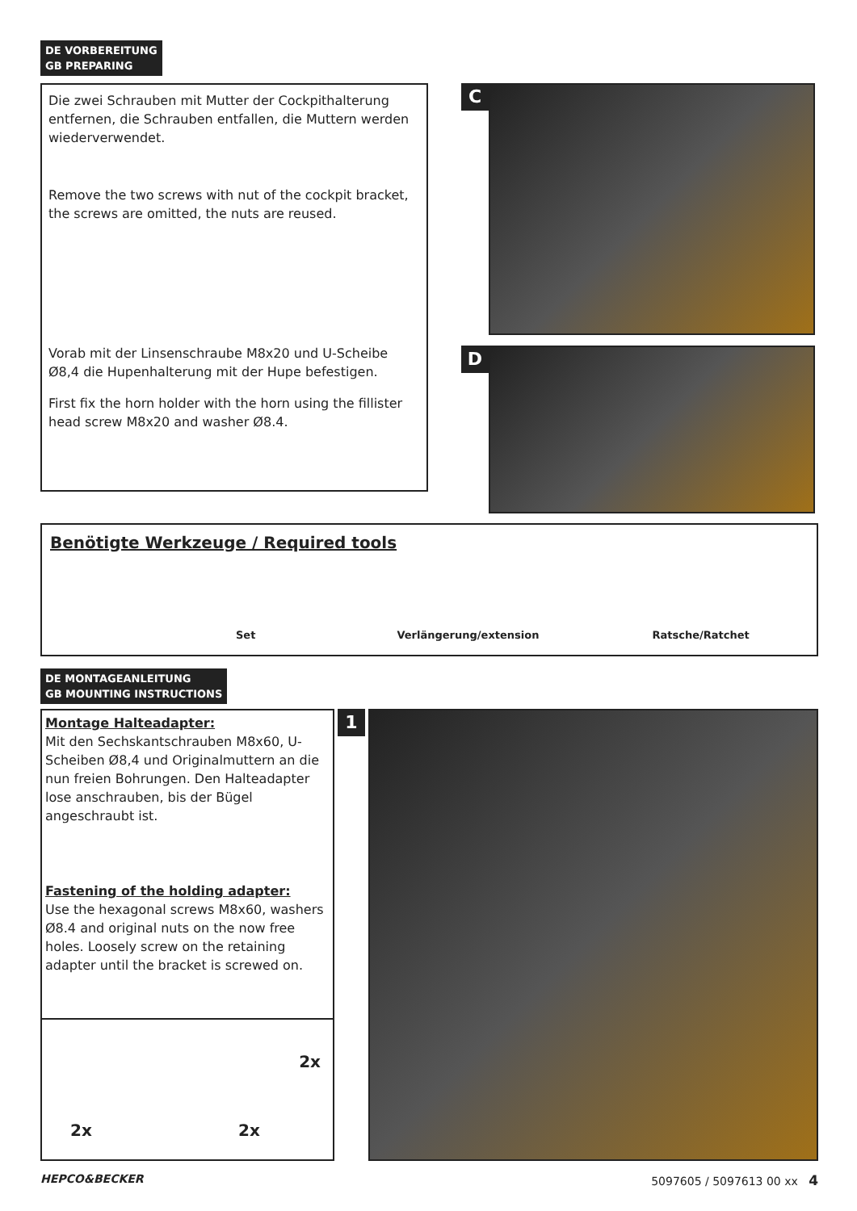DE VORBEREITUNG
GB PREPARING
Die zwei Schrauben mit Mutter der Cockpithalterung entfernen, die Schrauben entfallen, die Muttern werden wiederverwendet.
Remove the two screws with nut of the cockpit bracket, the screws are omitted, the nuts are reused.
Vorab mit der Linsenschraube M8x20 und U-Scheibe Ø8,4 die Hupenhalterung mit der Hupe befestigen.
First fix the horn holder with the horn using the fillister head screw M8x20 and washer Ø8.4.
C
D
Benötigte Werkzeuge / Required tools
Set Verlängerung/extension Ratsche/Ratchet
DE MONTAGEANLEITUNG
GB MOUNTING INSTRUCTIONS
Montage Halteadapter:
Mit den Sechskantschrauben M8x60, U-Scheiben Ø8,4 und Originalmuttern an die nun freien Bohrungen. Den Halteadapter lose anschrauben, bis der Bügel angeschraubt ist.
Fastening of the holding adapter:
Use the hexagonal screws M8x60, washers Ø8.4 and original nuts on the now free holes. Loosely screw on the retaining adapter until the bracket is screwed on.
2x
2x 2x
1
HEPCO&BECKER 5097605 / 5097613 00 xx 4